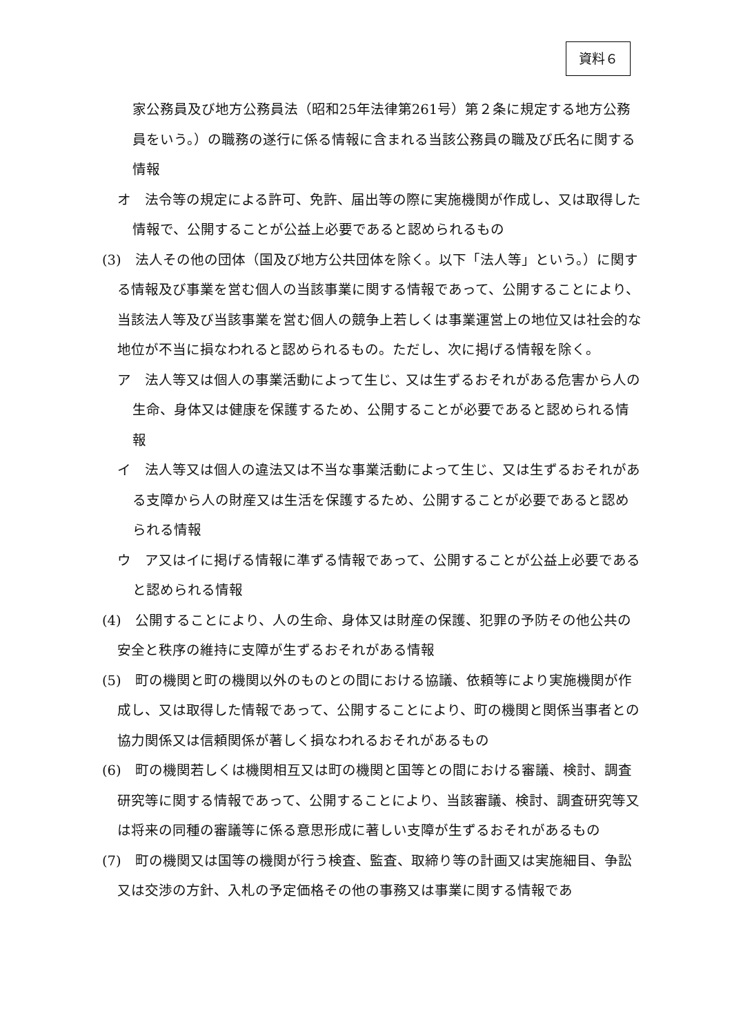資料６
家公務員及び地方公務員法（昭和25年法律第261号）第２条に規定する地方公務員をいう。）の職務の遂行に係る情報に含まれる当該公務員の職及び氏名に関する情報
オ　法令等の規定による許可、免許、届出等の際に実施機関が作成し、又は取得した情報で、公開することが公益上必要であると認められるもの
(3)　法人その他の団体（国及び地方公共団体を除く。以下「法人等」という。）に関する情報及び事業を営む個人の当該事業に関する情報であって、公開することにより、当該法人等及び当該事業を営む個人の競争上若しくは事業運営上の地位又は社会的な地位が不当に損なわれると認められるもの。ただし、次に掲げる情報を除く。
ア　法人等又は個人の事業活動によって生じ、又は生ずるおそれがある危害から人の生命、身体又は健康を保護するため、公開することが必要であると認められる情報
イ　法人等又は個人の違法又は不当な事業活動によって生じ、又は生ずるおそれがある支障から人の財産又は生活を保護するため、公開することが必要であると認められる情報
ウ　ア又はイに掲げる情報に準ずる情報であって、公開することが公益上必要であると認められる情報
(4)　公開することにより、人の生命、身体又は財産の保護、犯罪の予防その他公共の安全と秩序の維持に支障が生ずるおそれがある情報
(5)　町の機関と町の機関以外のものとの間における協議、依頼等により実施機関が作成し、又は取得した情報であって、公開することにより、町の機関と関係当事者との協力関係又は信頼関係が著しく損なわれるおそれがあるもの
(6)　町の機関若しくは機関相互又は町の機関と国等との間における審議、検討、調査研究等に関する情報であって、公開することにより、当該審議、検討、調査研究等又は将来の同種の審議等に係る意思形成に著しい支障が生ずるおそれがあるもの
(7)　町の機関又は国等の機関が行う検査、監査、取締り等の計画又は実施細目、争訟又は交渉の方針、入札の予定価格その他の事務又は事業に関する情報であ